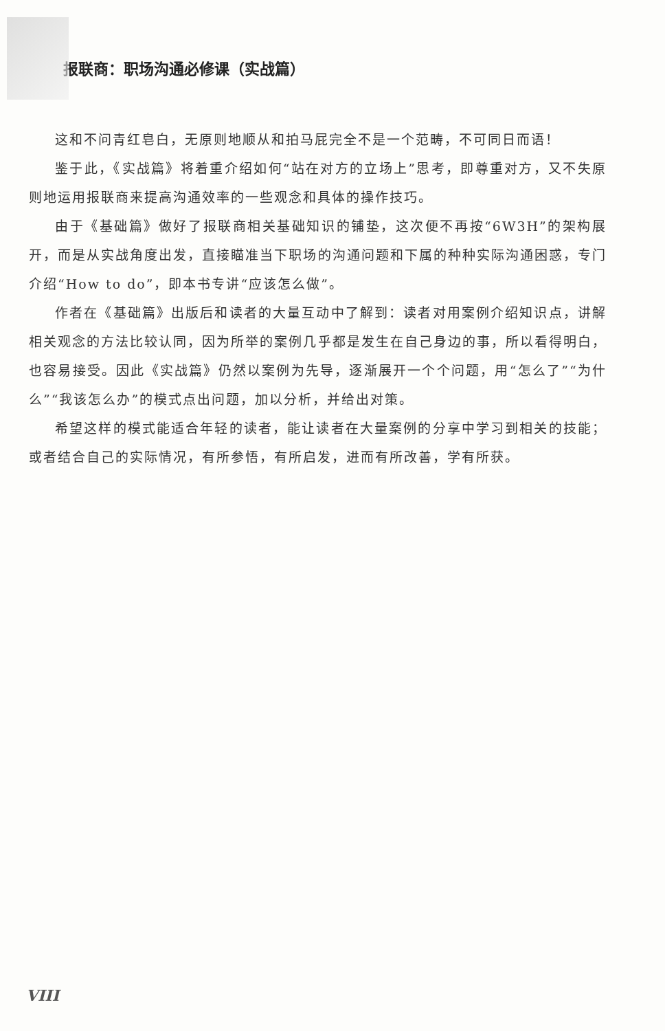报联商：职场沟通必修课（实战篇）
这和不问青红皂白，无原则地顺从和拍马屁完全不是一个范畴，不可同日而语！
鉴于此，《实战篇》将着重介绍如何“站在对方的立场上”思考，即尊重对方，又不失原则地运用报联商来提高沟通效率的一些观念和具体的操作技巧。
由于《基础篇》做好了报联商相关基础知识的铺垫，这次便不再按“6W3H”的架构展开，而是从实战角度出发，直接瞄准当下职场的沟通问题和下属的种种实际沟通困惑，专门介绍“How to do”，即本书专讲“应该怎么做”。
作者在《基础篇》出版后和读者的大量互动中了解到：读者对用案例介绍知识点，讲解相关观念的方法比较认同，因为所举的案例几乎都是发生在自己身边的事，所以看得明白，也容易接受。因此《实战篇》仍然以案例为先导，逐渐展开一个个问题，用“怎么了”“为什么”“我该怎么办”的模式点出问题，加以分析，并给出对策。
希望这样的模式能适合年轻的读者，能让读者在大量案例的分享中学习到相关的技能；或者结合自己的实际情况，有所参悟，有所启发，进而有所改善，学有所获。
VIII